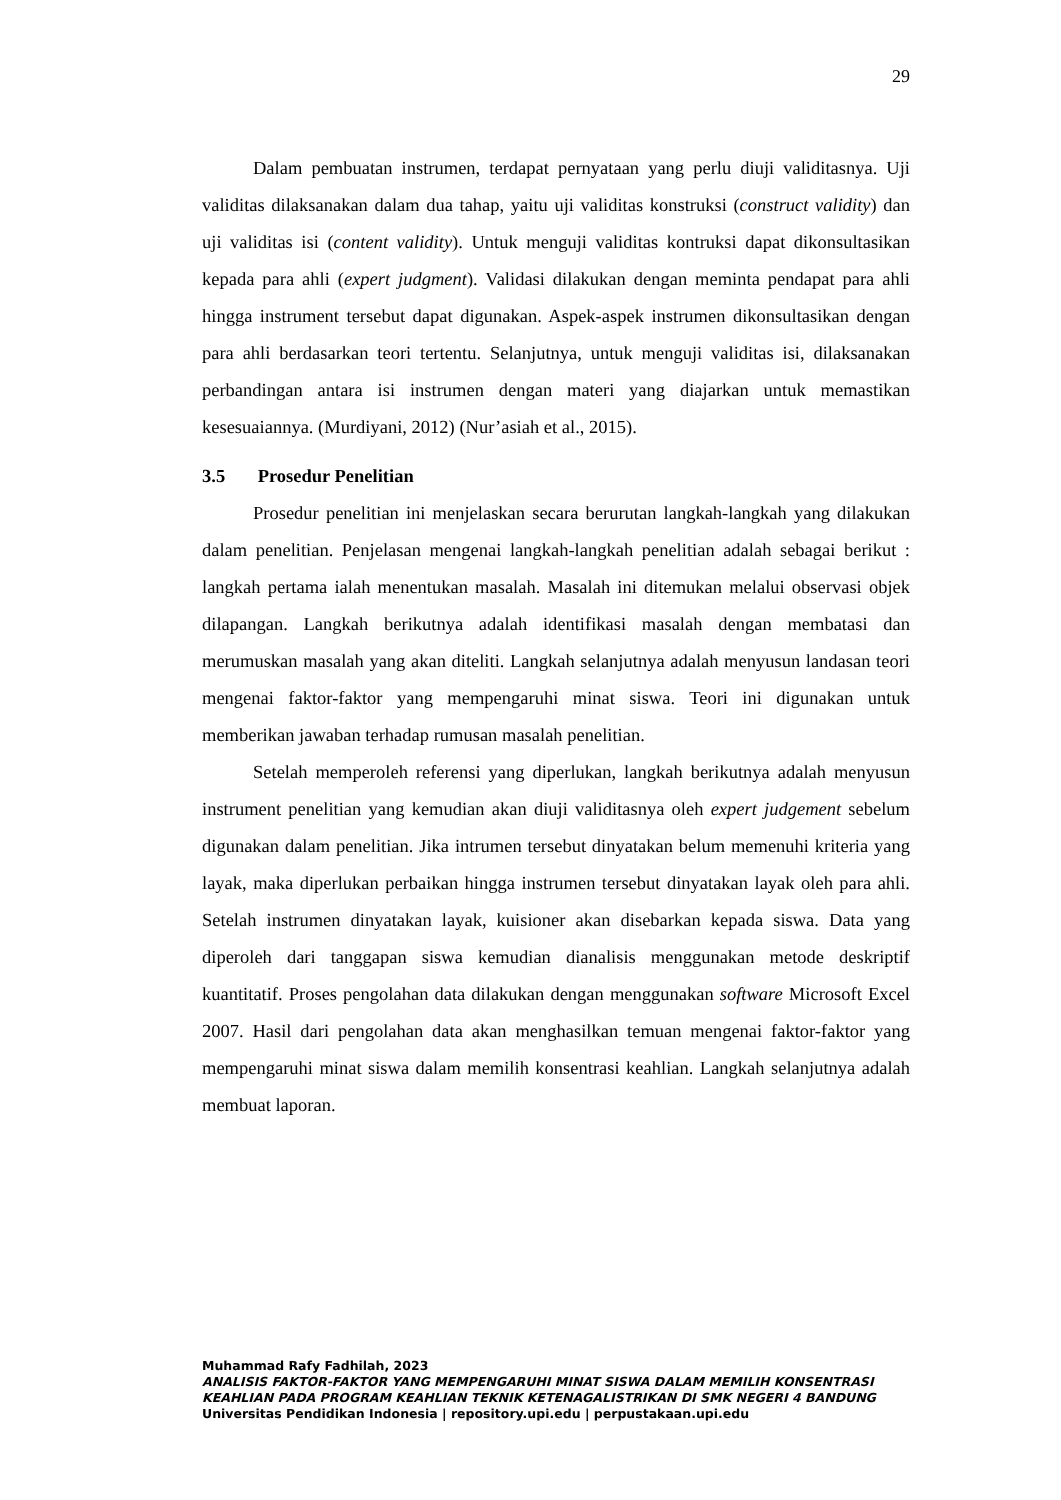29
Dalam pembuatan instrumen, terdapat pernyataan yang perlu diuji validitasnya. Uji validitas dilaksanakan dalam dua tahap, yaitu uji validitas konstruksi (construct validity) dan uji validitas isi (content validity). Untuk menguji validitas kontruksi dapat dikonsultasikan kepada para ahli (expert judgment). Validasi dilakukan dengan meminta pendapat para ahli hingga instrument tersebut dapat digunakan. Aspek-aspek instrumen dikonsultasikan dengan para ahli berdasarkan teori tertentu. Selanjutnya, untuk menguji validitas isi, dilaksanakan perbandingan antara isi instrumen dengan materi yang diajarkan untuk memastikan kesesuaiannya. (Murdiyani, 2012) (Nur’asiah et al., 2015).
3.5 Prosedur Penelitian
Prosedur penelitian ini menjelaskan secara berurutan langkah-langkah yang dilakukan dalam penelitian. Penjelasan mengenai langkah-langkah penelitian adalah sebagai berikut : langkah pertama ialah menentukan masalah. Masalah ini ditemukan melalui observasi objek dilapangan. Langkah berikutnya adalah identifikasi masalah dengan membatasi dan merumuskan masalah yang akan diteliti. Langkah selanjutnya adalah menyusun landasan teori mengenai faktor-faktor yang mempengaruhi minat siswa. Teori ini digunakan untuk memberikan jawaban terhadap rumusan masalah penelitian.
Setelah memperoleh referensi yang diperlukan, langkah berikutnya adalah menyusun instrument penelitian yang kemudian akan diuji validitasnya oleh expert judgement sebelum digunakan dalam penelitian. Jika intrumen tersebut dinyatakan belum memenuhi kriteria yang layak, maka diperlukan perbaikan hingga instrumen tersebut dinyatakan layak oleh para ahli. Setelah instrumen dinyatakan layak, kuisioner akan disebarkan kepada siswa. Data yang diperoleh dari tanggapan siswa kemudian dianalisis menggunakan metode deskriptif kuantitatif. Proses pengolahan data dilakukan dengan menggunakan software Microsoft Excel 2007. Hasil dari pengolahan data akan menghasilkan temuan mengenai faktor-faktor yang mempengaruhi minat siswa dalam memilih konsentrasi keahlian. Langkah selanjutnya adalah membuat laporan.
Muhammad Rafy Fadhilah, 2023
ANALISIS FAKTOR-FAKTOR YANG MEMPENGARUHI MINAT SISWA DALAM MEMILIH KONSENTRASI KEAHLIAN PADA PROGRAM KEAHLIAN TEKNIK KETENAGALISTRIKAN DI SMK NEGERI 4 BANDUNG
Universitas Pendidikan Indonesia | repository.upi.edu | perpustakaan.upi.edu